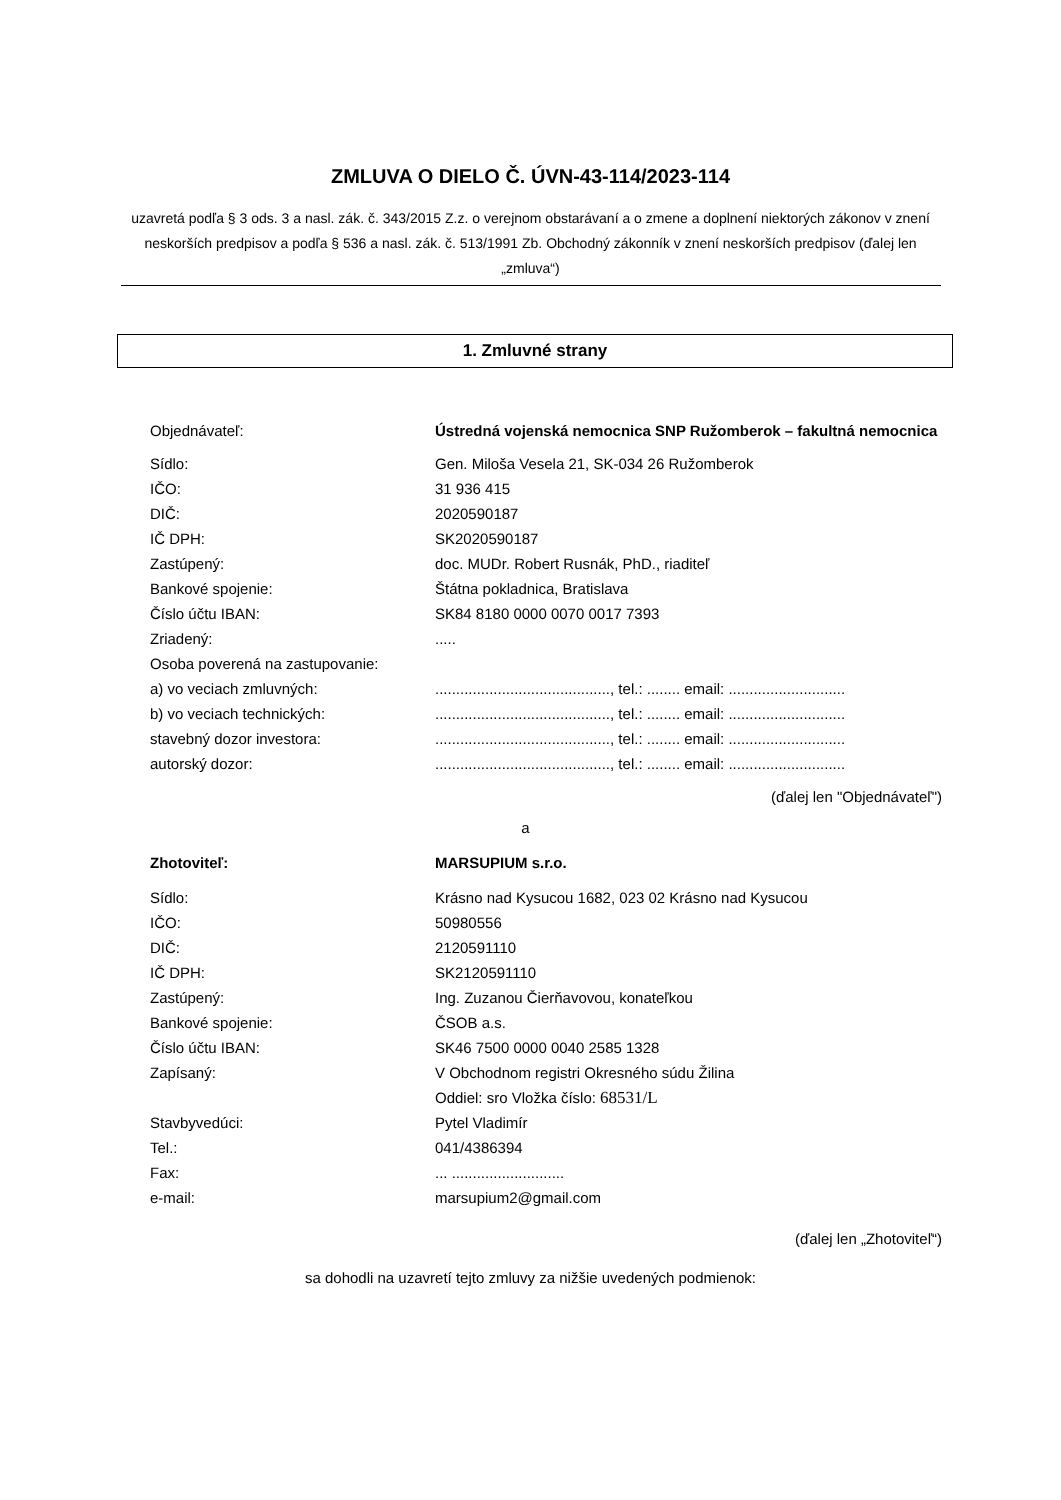ZMLUVA O DIELO Č. ÚVN-43-114/2023-114
uzavretá podľa § 3 ods. 3 a nasl. zák. č. 343/2015 Z.z. o verejnom obstarávaní a o zmene a doplnení niektorých zákonov v znení neskorších predpisov a podľa § 536 a nasl. zák. č. 513/1991 Zb. Obchodný zákonník v znení neskorších predpisov (ďalej len „zmluva“)
1. Zmluvné strany
| Objednávateľ: | Ústredná vojenská nemocnica SNP Ružomberok – fakultná nemocnica |
| Sídlo: | Gen. Miloša Vesela 21, SK-034 26 Ružomberok |
| IČO: | 31 936 415 |
| DIČ: | 2020590187 |
| IČ DPH: | SK2020590187 |
| Zastúpený: | doc. MUDr. Robert Rusnák, PhD., riaditeľ |
| Bankové spojenie: | Štátna pokladnica, Bratislava |
| Číslo účtu IBAN: | SK84 8180 0000 0070 0017 7393 |
| Zriadený: | ..... |
| Osoba poverená na zastupovanie: | |
| a) vo veciach zmluvných: | .........................................., tel.: ........ email: ............................ |
| b) vo veciach technických: | .........................................., tel.: ........ email: ............................ |
| stavebný dozor investora: | .........................................., tel.: ........ email: ............................ |
| autorský dozor: | .........................................., tel.: ........ email: ............................ |
(ďalej len "Objednávateľ")
a
| Zhotoviteľ: | MARSUPIUM s.r.o. |
| Sídlo: | Krásno nad Kysucou 1682, 023 02 Krásno nad Kysucou |
| IČO: | 50980556 |
| DIČ: | 2120591110 |
| IČ DPH: | SK2120591110 |
| Zastúpený: | Ing. Zuzanou Čierňavovou, konateľkou |
| Bankové spojenie: | ČSOB a.s. |
| Číslo účtu IBAN: | SK46 7500 0000 0040 2585 1328 |
| Zapísaný: | V Obchodnom registri Okresného súdu Žilina Oddiel: sro Vložka číslo: 68531/L |
| Stavbyvedúci: | Pytel Vladimír |
| Tel.: | 041/4386394 |
| Fax: | ... ........................... |
| e-mail: | marsupium2@gmail.com |
(ďalej len „Zhotoviteľ“)
sa dohodli na uzavretí tejto zmluvy za nižšie uvedených podmienok: